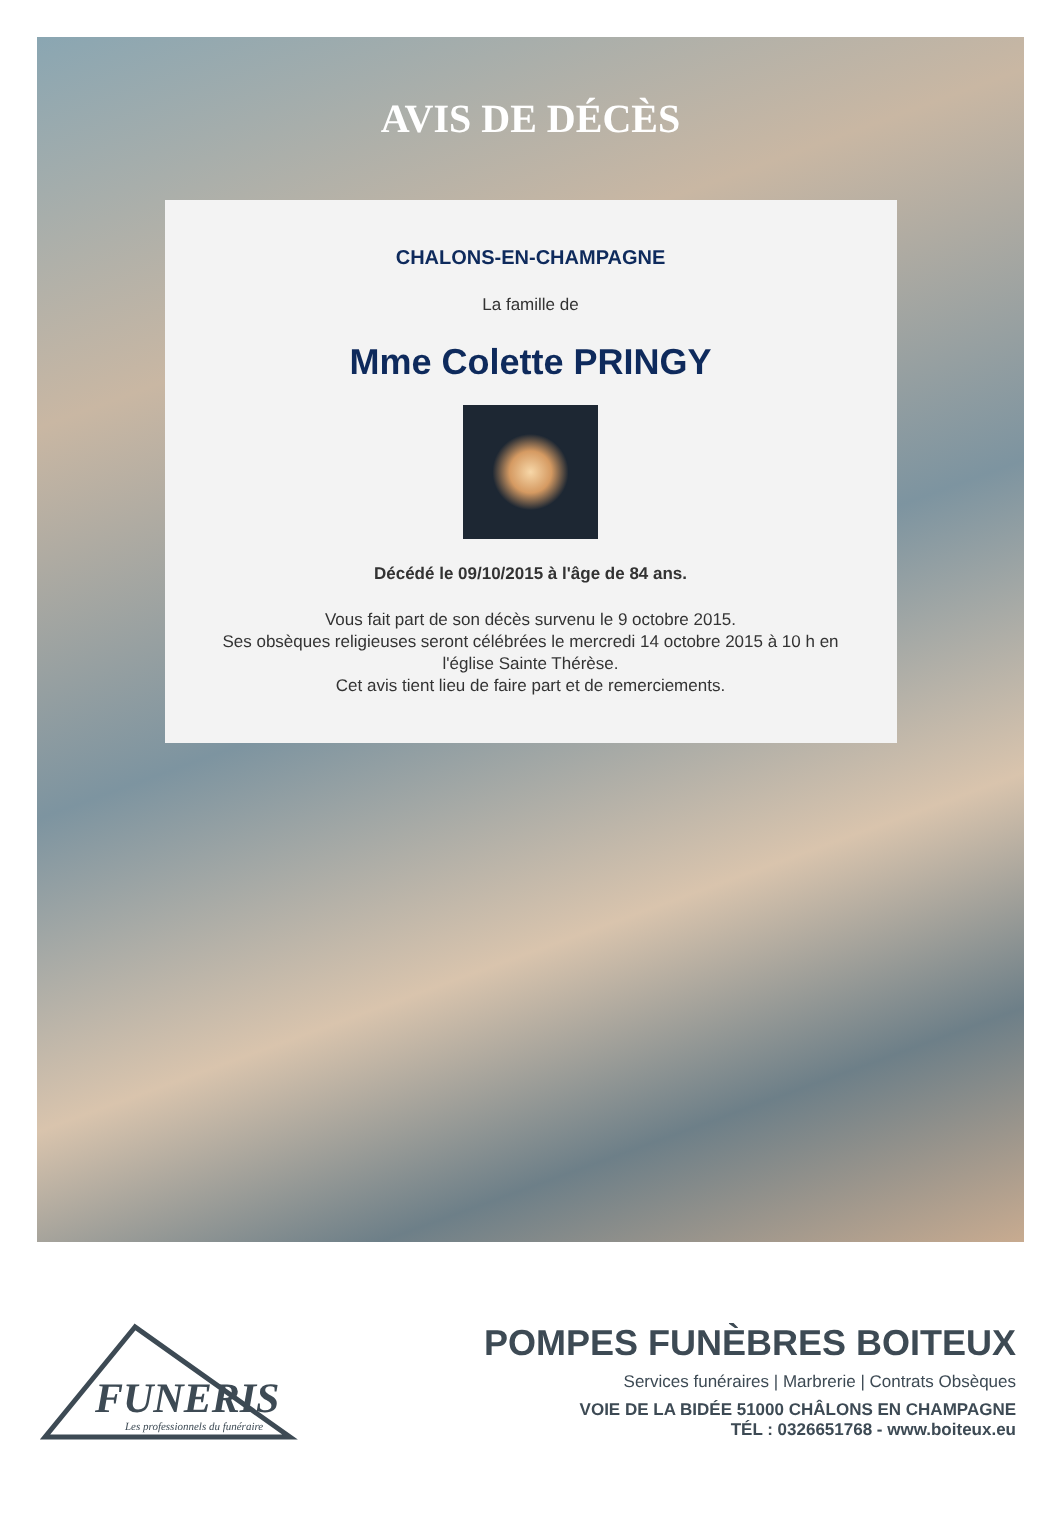AVIS DE DÉCÈS
CHALONS-EN-CHAMPAGNE
La famille de
Mme Colette PRINGY
Décédé le 09/10/2015 à l'âge de 84 ans.
Vous fait part de son décès survenu le 9 octobre 2015.
Ses obsèques religieuses seront célébrées le mercredi 14 octobre 2015 à 10 h en l'église Sainte Thérèse.
Cet avis tient lieu de faire part et de remerciements.
FUNERIS
Les professionnels du funéraire
POMPES FUNÈBRES BOITEUX
Services funéraires | Marbrerie | Contrats Obsèques
VOIE DE LA BIDÉE 51000 CHÂLONS EN CHAMPAGNE
TÉL : 0326651768 - www.boiteux.eu